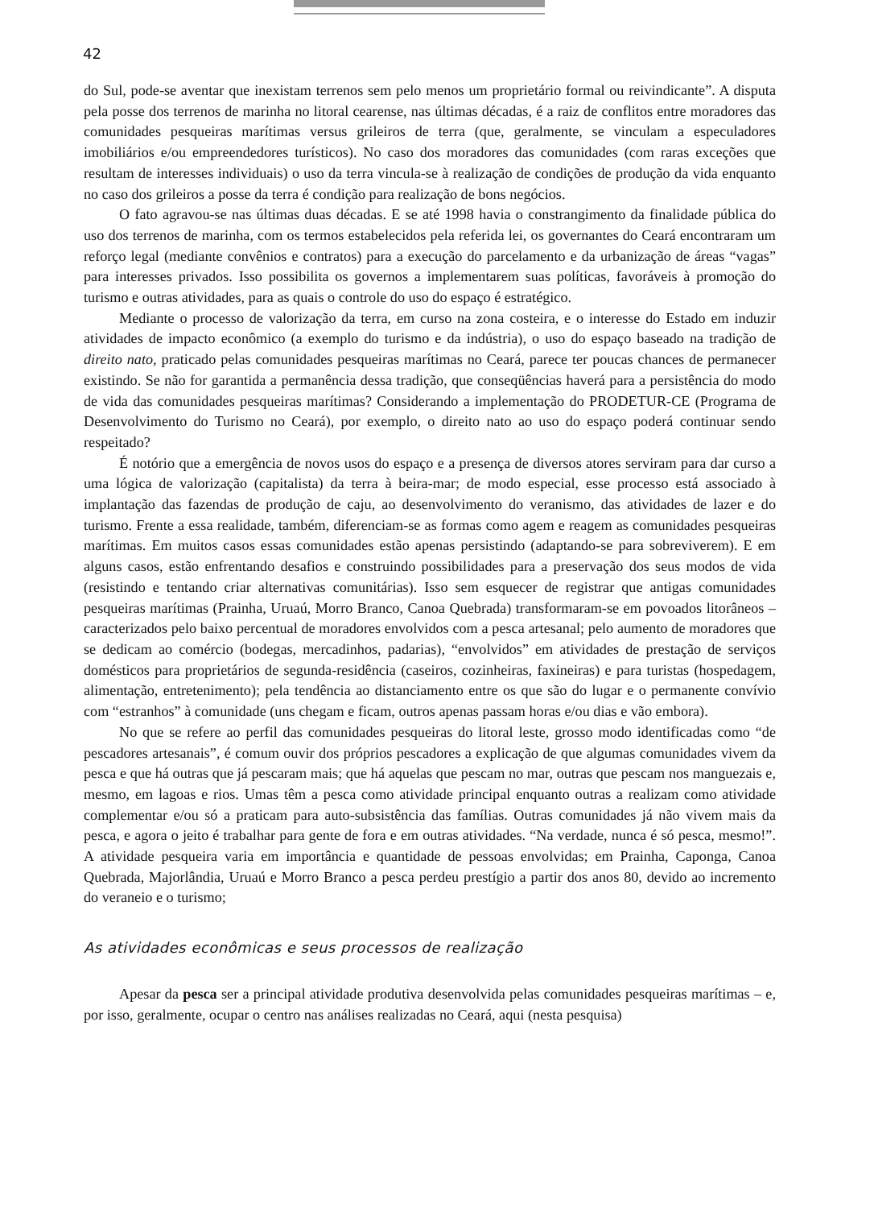42
do Sul, pode-se aventar que inexistam terrenos sem pelo menos um proprietário formal ou reivindicante”. A disputa pela posse dos terrenos de marinha no litoral cearense, nas últimas décadas, é a raiz de conflitos entre moradores das comunidades pesqueiras marítimas versus grileiros de terra (que, geralmente, se vinculam a especuladores imobiliários e/ou empreendedores turísticos). No caso dos moradores das comunidades (com raras exceções que resultam de interesses individuais) o uso da terra vincula-se à realização de condições de produção da vida enquanto no caso dos grileiros a posse da terra é condição para realização de bons negócios.
O fato agravou-se nas últimas duas décadas. E se até 1998 havia o constrangimento da finalidade pública do uso dos terrenos de marinha, com os termos estabelecidos pela referida lei, os governantes do Ceará encontraram um reforço legal (mediante convênios e contratos) para a execução do parcelamento e da urbanização de áreas “vagas” para interesses privados. Isso possibilita os governos a implementarem suas políticas, favoráveis à promoção do turismo e outras atividades, para as quais o controle do uso do espaço é estratégico.
Mediante o processo de valorização da terra, em curso na zona costeira, e o interesse do Estado em induzir atividades de impacto econômico (a exemplo do turismo e da indústria), o uso do espaço baseado na tradição de direito nato, praticado pelas comunidades pesqueiras marítimas no Ceará, parece ter poucas chances de permanecer existindo. Se não for garantida a permanência dessa tradição, que conseqüências haverá para a persistência do modo de vida das comunidades pesqueiras marítimas? Considerando a implementação do PRODETUR-CE (Programa de Desenvolvimento do Turismo no Ceará), por exemplo, o direito nato ao uso do espaço poderá continuar sendo respeitado?
É notório que a emergência de novos usos do espaço e a presença de diversos atores serviram para dar curso a uma lógica de valorização (capitalista) da terra à beira-mar; de modo especial, esse processo está associado à implantação das fazendas de produção de caju, ao desenvolvimento do veranismo, das atividades de lazer e do turismo. Frente a essa realidade, também, diferenciam-se as formas como agem e reagem as comunidades pesqueiras marítimas. Em muitos casos essas comunidades estão apenas persistindo (adaptando-se para sobreviverem). E em alguns casos, estão enfrentando desafios e construindo possibilidades para a preservação dos seus modos de vida (resistindo e tentando criar alternativas comunitárias). Isso sem esquecer de registrar que antigas comunidades pesqueiras marítimas (Prainha, Uruaú, Morro Branco, Canoa Quebrada) transformaram-se em povoados litorâneos – caracterizados pelo baixo percentual de moradores envolvidos com a pesca artesanal; pelo aumento de moradores que se dedicam ao comércio (bodegas, mercadinhos, padarias), “envolvidos” em atividades de prestação de serviços domésticos para proprietários de segunda-residência (caseiros, cozinheiras, faxineiras) e para turistas (hospedagem, alimentação, entretenimento); pela tendência ao distanciamento entre os que são do lugar e o permanente convívio com “estranhos” à comunidade (uns chegam e ficam, outros apenas passam horas e/ou dias e vão embora).
No que se refere ao perfil das comunidades pesqueiras do litoral leste, grosso modo identificadas como “de pescadores artesanais”, é comum ouvir dos próprios pescadores a explicação de que algumas comunidades vivem da pesca e que há outras que já pescaram mais; que há aquelas que pescam no mar, outras que pescam nos manguezais e, mesmo, em lagoas e rios. Umas têm a pesca como atividade principal enquanto outras a realizam como atividade complementar e/ou só a praticam para auto-subsistência das famílias. Outras comunidades já não vivem mais da pesca, e agora o jeito é trabalhar para gente de fora e em outras atividades. “Na verdade, nunca é só pesca, mesmo!”. A atividade pesqueira varia em importância e quantidade de pessoas envolvidas; em Prainha, Caponga, Canoa Quebrada, Majorlândia, Uruaú e Morro Branco a pesca perdeu prestígio a partir dos anos 80, devido ao incremento do veraneio e o turismo;
As atividades econômicas e seus processos de realização
Apesar da pesca ser a principal atividade produtiva desenvolvida pelas comunidades pesqueiras marítimas – e, por isso, geralmente, ocupar o centro nas análises realizadas no Ceará, aqui (nesta pesquisa)